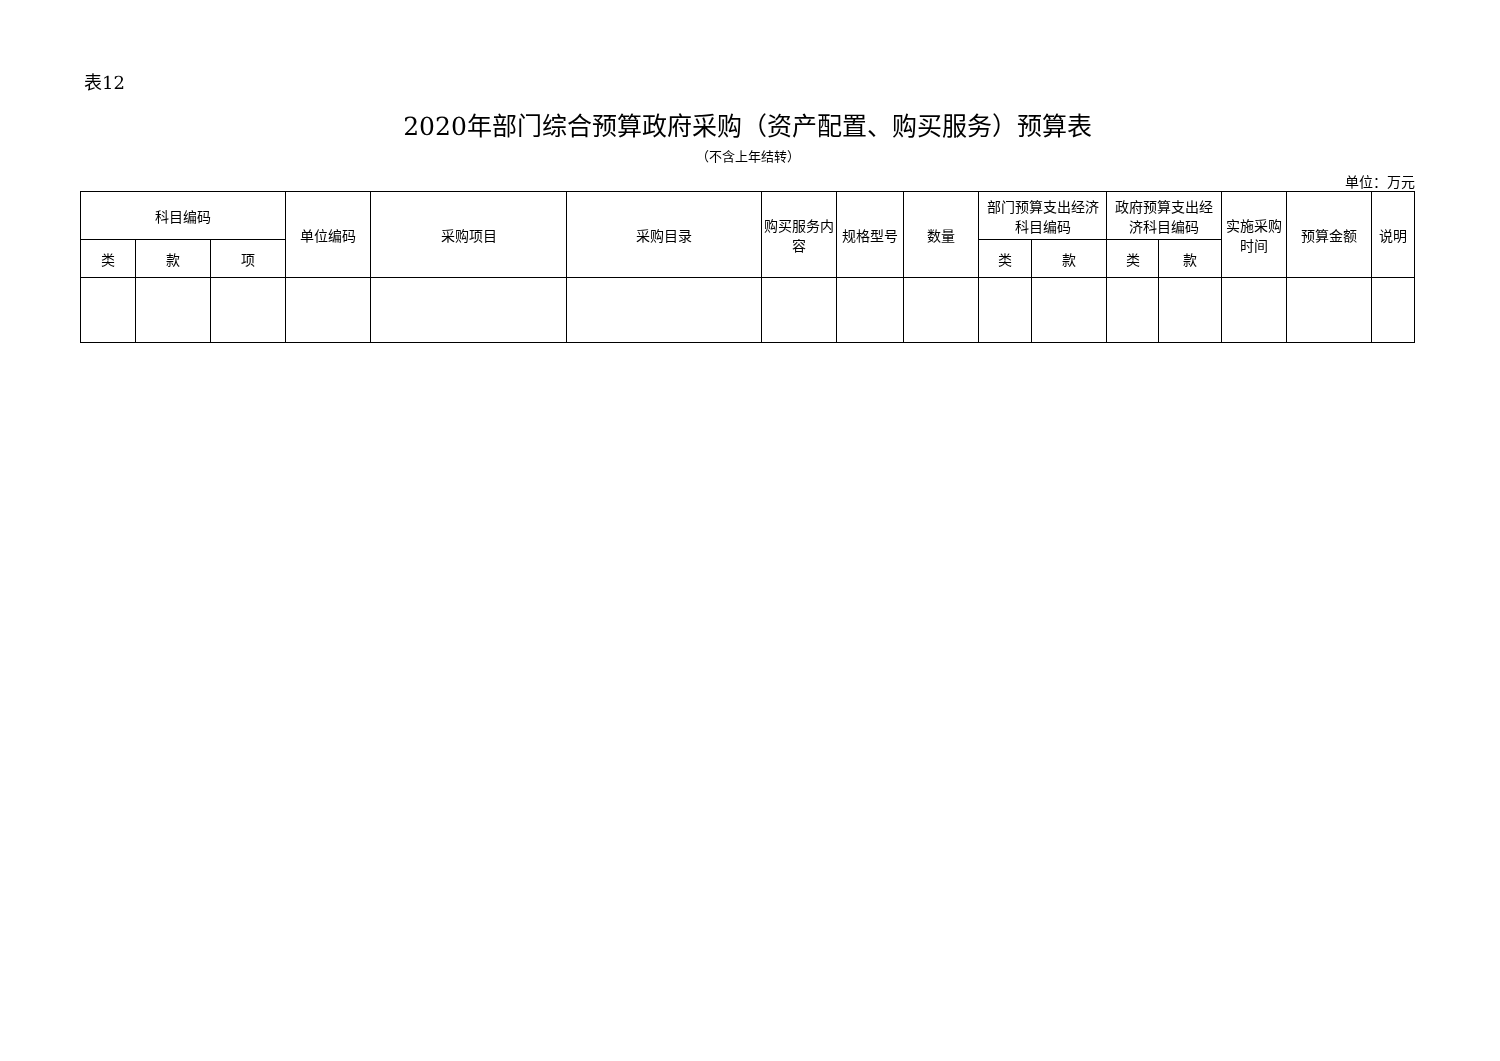表12
2020年部门综合预算政府采购（资产配置、购买服务）预算表
（不含上年结转）
单位：万元
| 科目编码 | | | 单位编码 | 采购项目 | 采购目录 | 购买服务内容 | 规格型号 | 数量 | 部门预算支出经济科目编码 | | 政府预算支出经济科目编码 | | 实施采购时间 | 预算金额 | 说明 |
| --- | --- | --- | --- | --- | --- | --- | --- | --- | --- | --- | --- | --- | --- | --- | --- |
| 类 | 款 | 项 | | | | | | | 类 | 款 | 类 | 款 | | | |